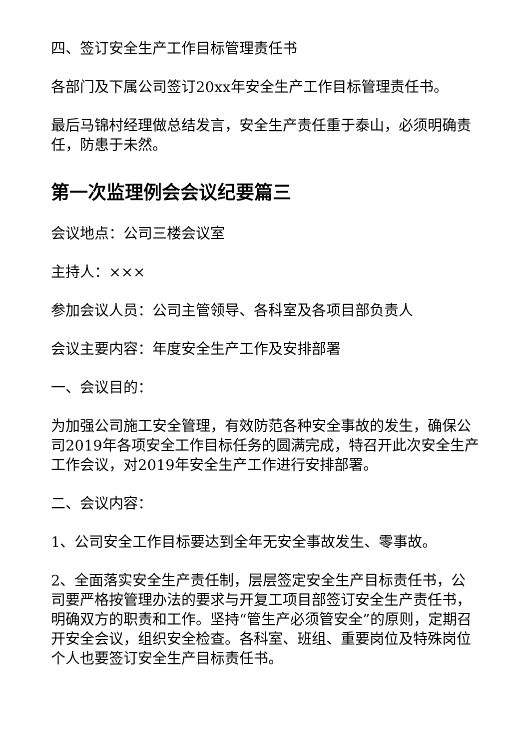四、签订安全生产工作目标管理责任书
各部门及下属公司签订20xx年安全生产工作目标管理责任书。
最后马锦村经理做总结发言，安全生产责任重于泰山，必须明确责任，防患于未然。
第一次监理例会会议纪要篇三
会议地点：公司三楼会议室
主持人：×××
参加会议人员：公司主管领导、各科室及各项目部负责人
会议主要内容：年度安全生产工作及安排部署
一、会议目的：
为加强公司施工安全管理，有效防范各种安全事故的发生，确保公司2019年各项安全工作目标任务的圆满完成，特召开此次安全生产工作会议，对2019年安全生产工作进行安排部署。
二、会议内容：
1、公司安全工作目标要达到全年无安全事故发生、零事故。
2、全面落实安全生产责任制，层层签定安全生产目标责任书，公司要严格按管理办法的要求与开复工项目部签订安全生产责任书，明确双方的职责和工作。坚持“管生产必须管安全”的原则，定期召开安全会议，组织安全检查。各科室、班组、重要岗位及特殊岗位个人也要签订安全生产目标责任书。